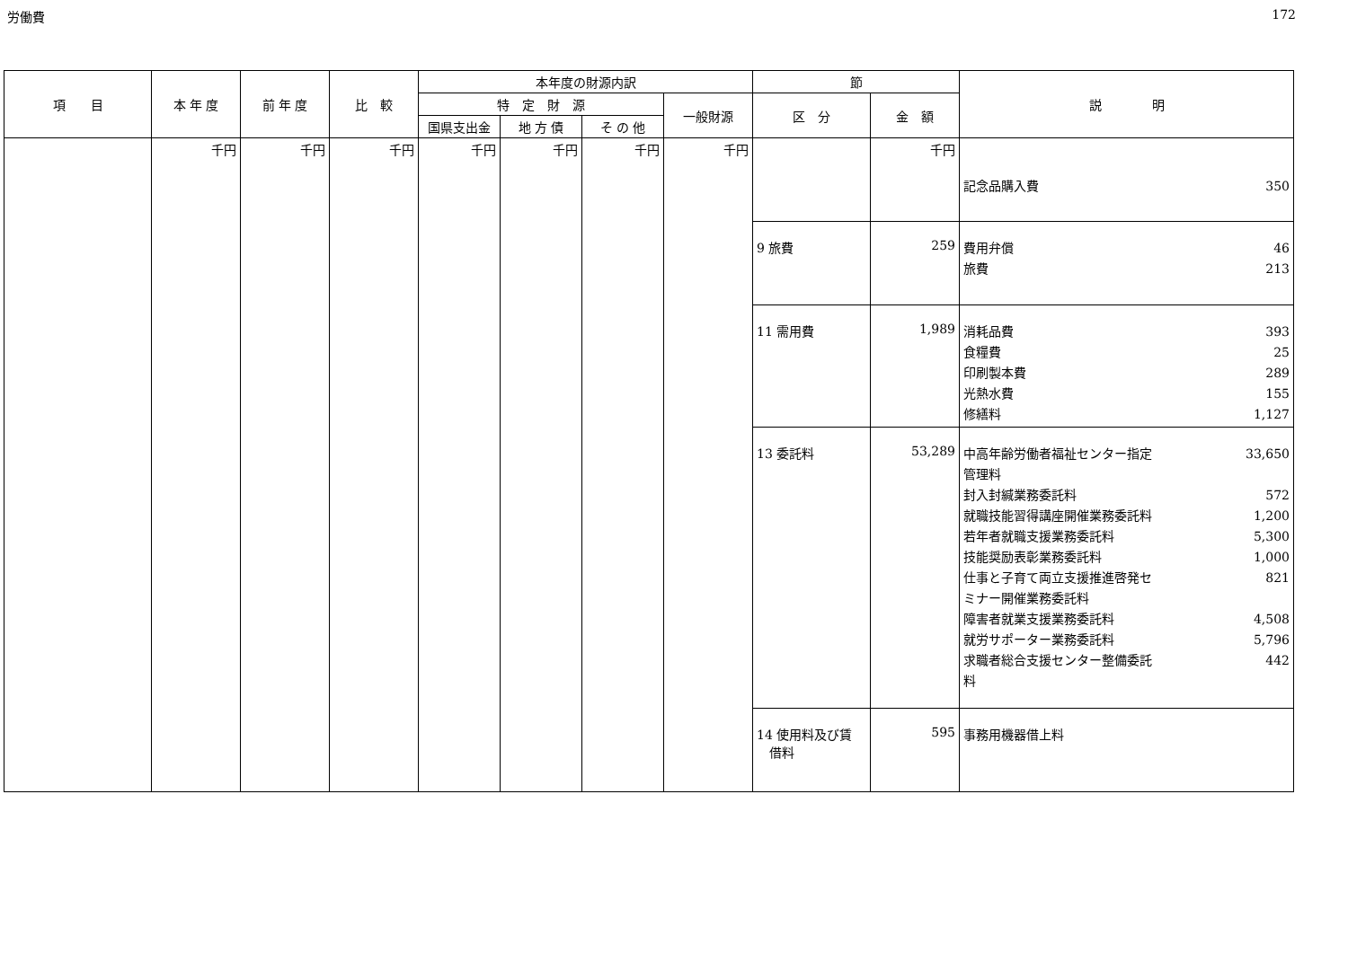労働費 172
| 項 目 | 本 年 度 | 前 年 度 | 比 較 | 本年度の財源内訳 | | | | 節 | | 説 明 |
| --- | --- | --- | --- | --- | --- | --- | --- | --- | --- | --- |
| | | | | 特 定 財 源 | | | 一般財源 | 区 分 | 金 額 | |
| | | | | 国県支出金 | 地 方 債 | そ の 他 | | | | |
| | 千円 | 千円 | 千円 | 千円 | 千円 | 千円 | 千円 | | 千円 | 記念品購入費 350 |
| | | | | | | | | 9 旅費 | 259 | 費用弁償 46 旅費 213 |
| | | | | | | | | 11 需用費 | 1,989 | 消耗品費 393 食糧費 25 印刷製本費 289 光熱水費 155 修繕料 1,127 |
| | | | | | | | | 13 委託料 | 53,289 | 中高年齢労働者福祉センター指定 管理料 33,650 封入封緘業務委託料 572 就職技能習得講座開催業務委託料 1,200 若年者就職支援業務委託料 5,300 技能奨励表彰業務委託料 1,000 仕事と子育て両立支援推進啓発セ ミナー開催業務委託料 821 障害者就業支援業務委託料 4,508 就労サポーター業務委託料 5,796 求職者総合支援センター整備委託 料 442 |
| | | | | | | | | 14 使用料及び賃 借料 | 595 | 事務用機器借上料 |